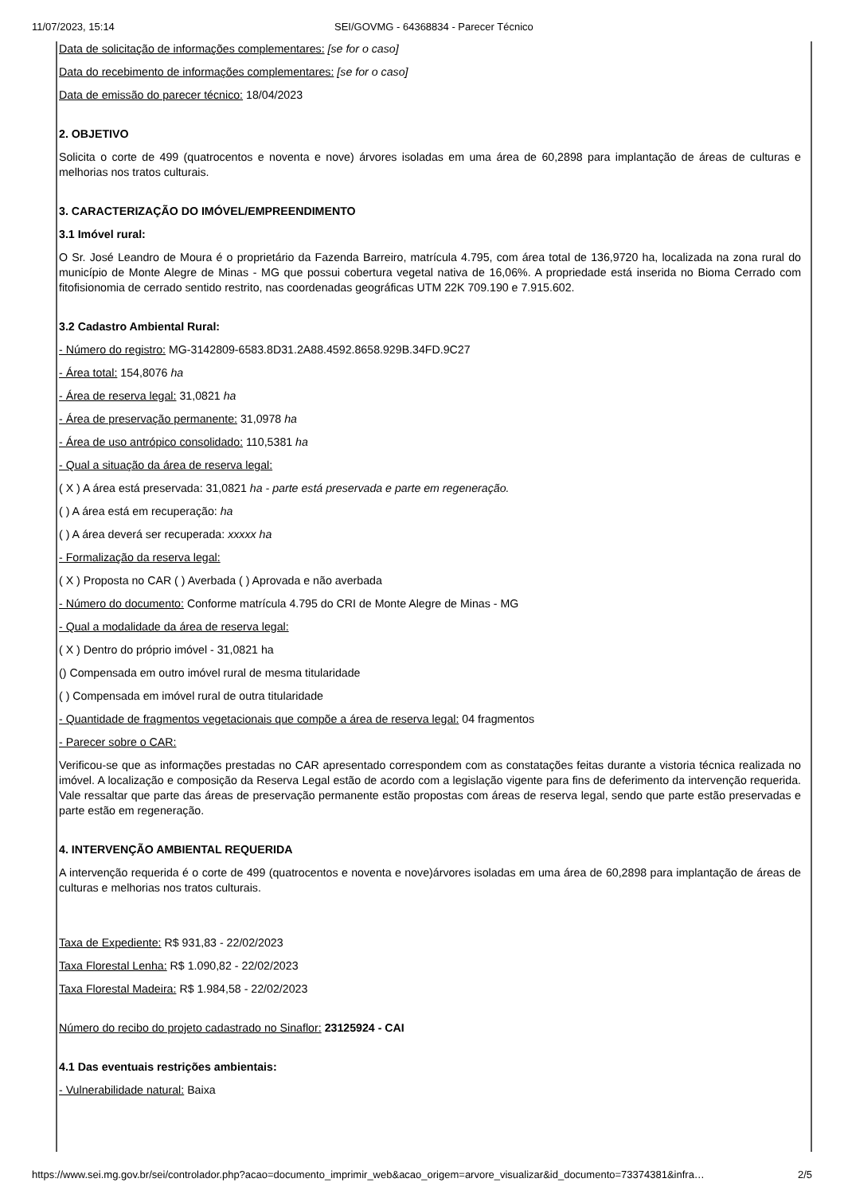11/07/2023, 15:14 SEI/GOVMG - 64368834 - Parecer Técnico
Data de solicitação de informações complementares: [se for o caso]
Data do recebimento de informações complementares: [se for o caso]
Data de emissão do parecer técnico: 18/04/2023
2. OBJETIVO
Solicita o corte de 499 (quatrocentos e noventa e nove) árvores isoladas em uma área de 60,2898 para implantação de áreas de culturas e melhorias nos tratos culturais.
3. CARACTERIZAÇÃO DO IMÓVEL/EMPREENDIMENTO
3.1 Imóvel rural:
O Sr. José Leandro de Moura é o proprietário da Fazenda Barreiro, matrícula 4.795, com área total de 136,9720 ha, localizada na zona rural do município de Monte Alegre de Minas - MG que possui cobertura vegetal nativa de 16,06%. A propriedade está inserida no Bioma Cerrado com fitofisionomia de cerrado sentido restrito, nas coordenadas geográficas UTM 22K 709.190 e 7.915.602.
3.2 Cadastro Ambiental Rural:
- Número do registro: MG-3142809-6583.8D31.2A88.4592.8658.929B.34FD.9C27
- Área total: 154,8076 ha
- Área de reserva legal: 31,0821 ha
- Área de preservação permanente: 31,0978 ha
- Área de uso antrópico consolidado: 110,5381 ha
- Qual a situação da área de reserva legal:
( X ) A área está preservada: 31,0821 ha - parte está preservada e parte em regeneração.
( ) A área está em recuperação: ha
( ) A área deverá ser recuperada: xxxxx ha
- Formalização da reserva legal:
( X ) Proposta no CAR ( ) Averbada ( ) Aprovada e não averbada
- Número do documento: Conforme matrícula 4.795 do CRI de Monte Alegre de Minas - MG
- Qual a modalidade da área de reserva legal:
( X ) Dentro do próprio imóvel - 31,0821 ha
() Compensada em outro imóvel rural de mesma titularidade
( ) Compensada em imóvel rural de outra titularidade
- Quantidade de fragmentos vegetacionais que compõe a área de reserva legal: 04 fragmentos
- Parecer sobre o CAR:
Verificou-se que as informações prestadas no CAR apresentado correspondem com as constatações feitas durante a vistoria técnica realizada no imóvel. A localização e composição da Reserva Legal estão de acordo com a legislação vigente para fins de deferimento da intervenção requerida. Vale ressaltar que parte das áreas de preservação permanente estão propostas com áreas de reserva legal, sendo que parte estão preservadas e parte estão em regeneração.
4. INTERVENÇÃO AMBIENTAL REQUERIDA
A intervenção requerida é o corte de 499 (quatrocentos e noventa e nove)árvores isoladas em uma área de 60,2898 para implantação de áreas de culturas e melhorias nos tratos culturais.
Taxa de Expediente: R$ 931,83 - 22/02/2023
Taxa Florestal Lenha: R$ 1.090,82 - 22/02/2023
Taxa Florestal Madeira: R$ 1.984,58 - 22/02/2023
Número do recibo do projeto cadastrado no Sinaflor: 23125924 - CAI
4.1 Das eventuais restrições ambientais:
- Vulnerabilidade natural: Baixa
https://www.sei.mg.gov.br/sei/controlador.php?acao=documento_imprimir_web&acao_origem=arvore_visualizar&id_documento=73374381&infra… 2/5